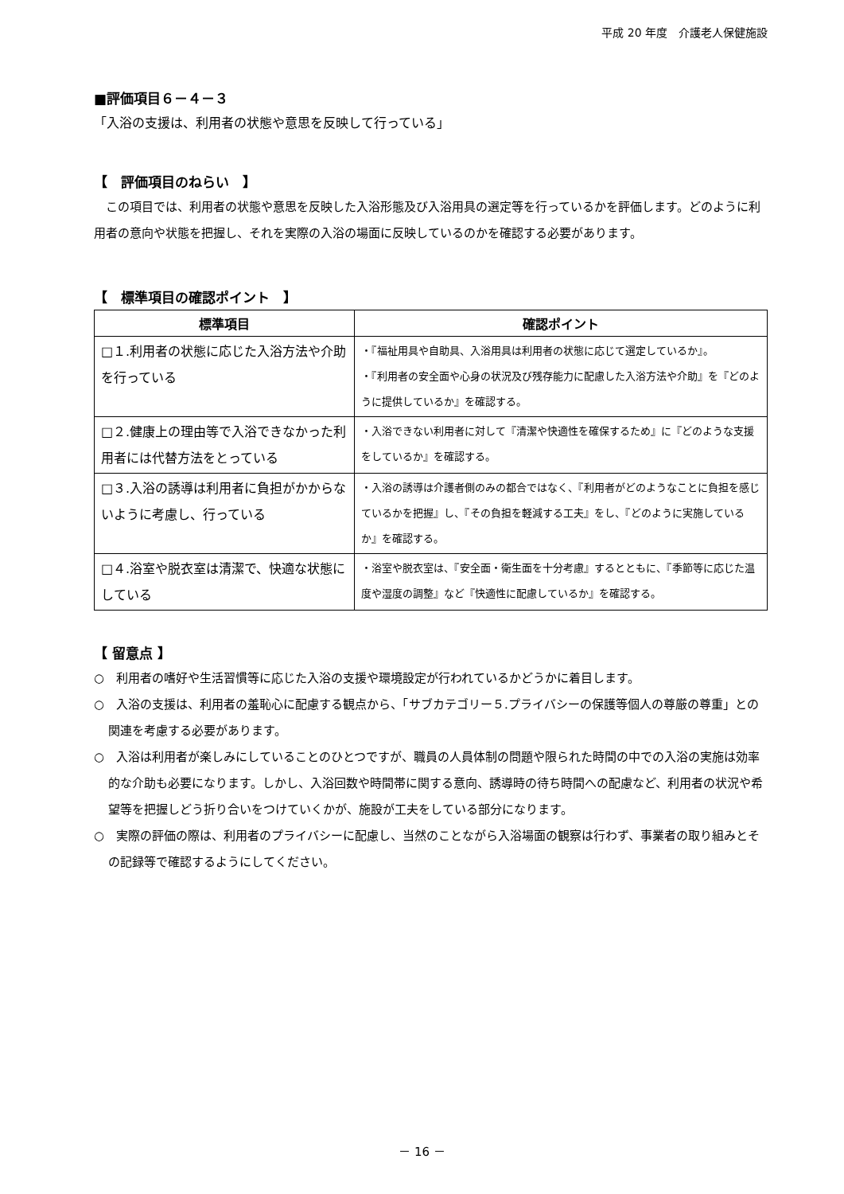平成 20 年度　介護老人保健施設
■評価項目６－４－３
「入浴の支援は、利用者の状態や意思を反映して行っている」
【　評価項目のねらい　】
この項目では、利用者の状態や意思を反映した入浴形態及び入浴用具の選定等を行っているかを評価します。どのように利用者の意向や状態を把握し、それを実際の入浴の場面に反映しているのかを確認する必要があります。
【　標準項目の確認ポイント　】
| 標準項目 | 確認ポイント |
| --- | --- |
| □１.利用者の状態に応じた入浴方法や介助を行っている | ・『福祉用具や自助具、入浴用具は利用者の状態に応じて選定しているか』。 ・『利用者の安全面や心身の状況及び残存能力に配慮した入浴方法や介助』を『どのように提供しているか』を確認する。 |
| □２.健康上の理由等で入浴できなかった利用者には代替方法をとっている | ・入浴できない利用者に対して『清潔や快適性を確保するため』に『どのような支援をしているか』を確認する。 |
| □３.入浴の誘導は利用者に負担がかからないように考慮し、行っている | ・入浴の誘導は介護者側のみの都合ではなく、『利用者がどのようなことに負担を感じているかを把握』し、『その負担を軽減する工夫』をし、『どのように実施しているか』を確認する。 |
| □４.浴室や脱衣室は清潔で、快適な状態にしている | ・浴室や脱衣室は、『安全面・衛生面を十分考慮』するとともに、『季節等に応じた温度や湿度の調整』など『快適性に配慮しているか』を確認する。 |
【 留意点 】
○　利用者の嗜好や生活習慣等に応じた入浴の支援や環境設定が行われているかどうかに着目します。
○　入浴の支援は、利用者の羞恥心に配慮する観点から、「サブカテゴリー５.プライバシーの保護等個人の尊厳の尊重」との関連を考慮する必要があります。
○　入浴は利用者が楽しみにしていることのひとつですが、職員の人員体制の問題や限られた時間の中での入浴の実施は効率的な介助も必要になります。しかし、入浴回数や時間帯に関する意向、誘導時の待ち時間への配慮など、利用者の状況や希望等を把握しどう折り合いをつけていくかが、施設が工夫をしている部分になります。
○　実際の評価の際は、利用者のプライバシーに配慮し、当然のことながら入浴場面の観察は行わず、事業者の取り組みとその記録等で確認するようにしてください。
－ 16 －